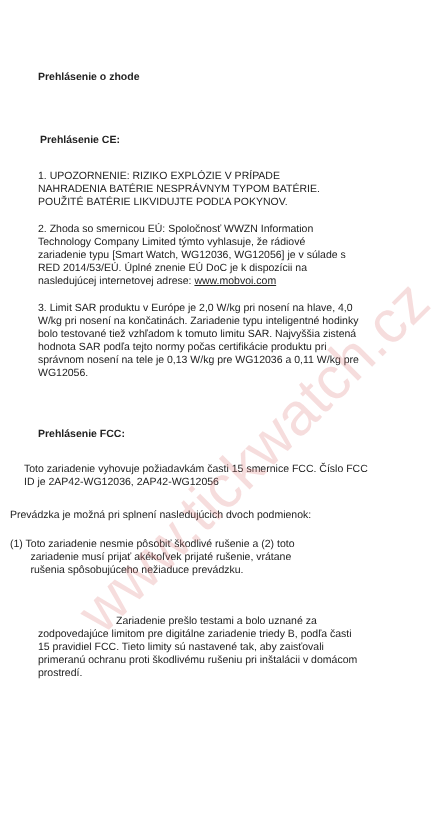www.tickwatch.cz
Prehlásenie o zhode
Prehlásenie CE:
1. UPOZORNENIE: RIZIKO EXPLÓZIE V PRÍPADE NAHRADENIA BATÉRIE NESPRÁVNYM TYPOM BATÉRIE. POUŽITÉ BATÉRIE LIKVIDUJTE PODĽA POKYNOV.
2. Zhoda so smernicou EÚ: Spoločnosť WWZN Information Technology Company Limited týmto vyhlasuje, že rádiové zariadenie typu [Smart Watch, WG12036, WG12056] je v súlade s RED 2014/53/EÚ. Úplné znenie EÚ DoC je k dispozícii na nasledujúcej internetovej adrese: www.mobvoi.com
3. Limit SAR produktu v Európe je 2,0 W/kg pri nosení na hlave, 4,0 W/kg pri nosení na končatinách. Zariadenie typu inteligentné hodinky bolo testované tiež vzhľadom k tomuto limitu SAR. Najvyššia zistená hodnota SAR podľa tejto normy počas certifikácie produktu pri správnom nosení na tele je 0,13 W/kg pre WG12036 a 0,11 W/kg pre WG12056.
Prehlásenie FCC:
Toto zariadenie vyhovuje požiadavkám časti 15 smernice FCC. Číslo FCC ID je 2AP42-WG12036, 2AP42-WG12056
Prevádzka je možná pri splnení nasledujúcich dvoch podmienok:
(1) Toto zariadenie nesmie pôsobiť škodlivé rušenie a (2) toto
zariadenie musí prijať akékoľvek prijaté rušenie, vrátane
rušenia spôsobujúceho nežiaduce prevádzku.
Zariadenie prešlo testami a bolo uznané za zodpovedajúce limitom pre digitálne zariadenie triedy B, podľa časti 15 pravidiel FCC. Tieto limity sú nastavené tak, aby zaisťovali primeranú ochranu proti škodlivému rušeniu pri inštalácii v domácom prostredí.